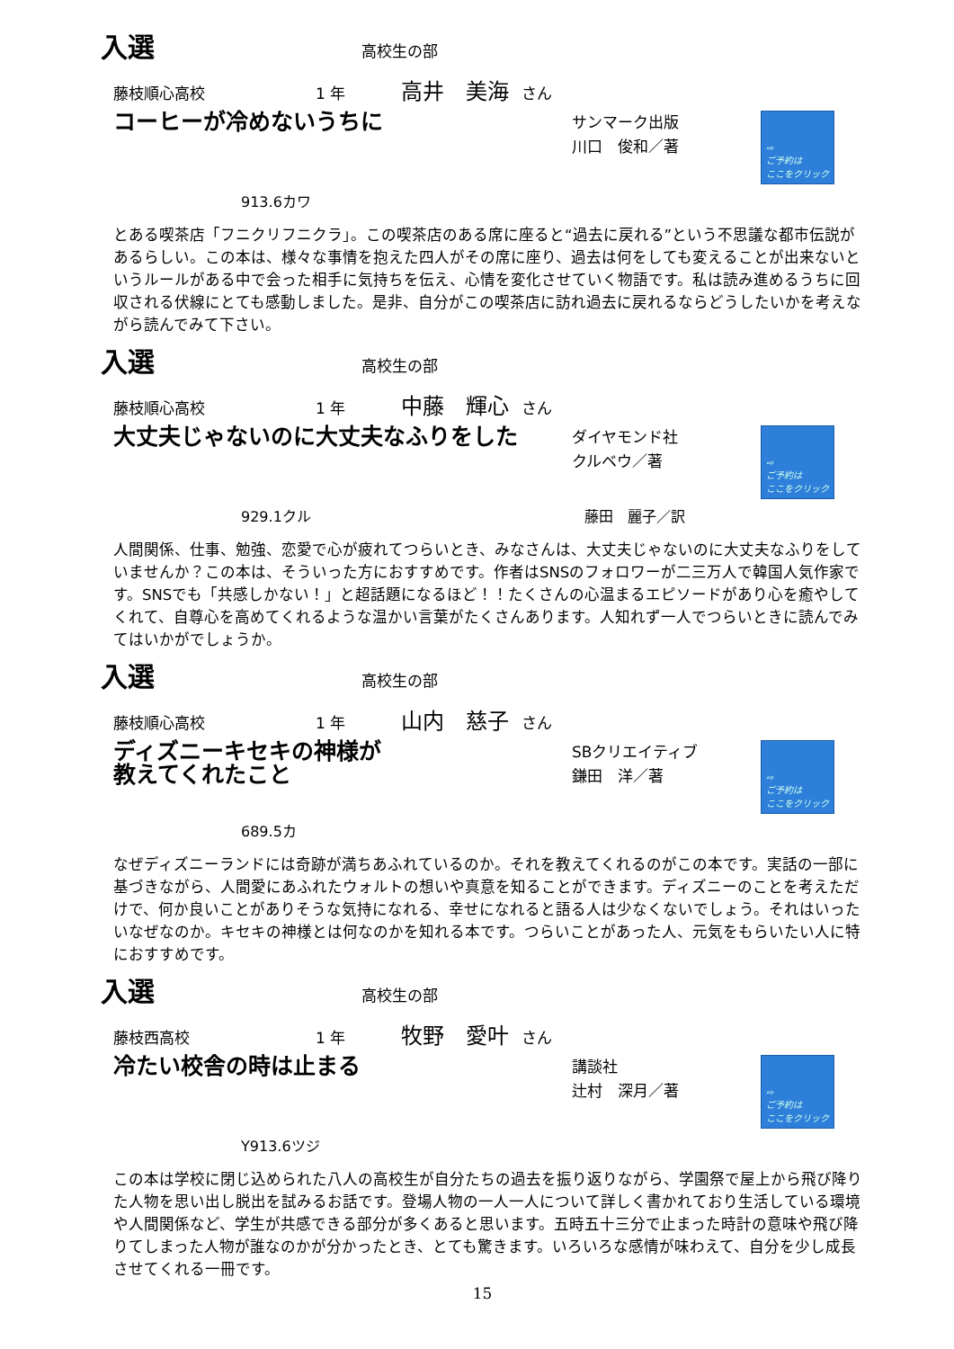入選
高校生の部
藤枝順心高校 1 年 高井　美海 さん
コーヒーが冷めないうちに
サンマーク出版
川口　俊和／著
⇨
ご予約は
ここをクリック
913.6カワ
とある喫茶店「フニクリフニクラ」。この喫茶店のある席に座ると“過去に戻れる”という不思議な都市伝説があるらしい。この本は、様々な事情を抱えた四人がその席に座り、過去は何をしても変えることが出来ないというルールがある中で会った相手に気持ちを伝え、心情を変化させていく物語です。私は読み進めるうちに回収される伏線にとても感動しました。是非、自分がこの喫茶店に訪れ過去に戻れるならどうしたいかを考えながら読んでみて下さい。
入選
高校生の部
藤枝順心高校 1 年 中藤　輝心 さん
大丈夫じゃないのに大丈夫なふりをした
ダイヤモンド社
クルベウ／著
⇨
ご予約は
ここをクリック
929.1クル　　　　　　　　　　　　　　　　　　　藤田　麗子／訳
人間関係、仕事、勉強、恋愛で心が疲れてつらいとき、みなさんは、大丈夫じゃないのに大丈夫なふりをしていませんか？この本は、そういった方におすすめです。作者はSNSのフォロワーが二三万人で韓国人気作家です。SNSでも「共感しかない！」と超話題になるほど！！たくさんの心温まるエピソードがあり心を癒やしてくれて、自尊心を高めてくれるような温かい言葉がたくさんあります。人知れず一人でつらいときに読んでみてはいかがでしょうか。
入選
高校生の部
藤枝順心高校 1 年 山内　慈子 さん
ディズニーキセキの神様が
教えてくれたこと
SBクリエイティブ
鎌田　洋／著
⇨
ご予約は
ここをクリック
689.5カ
なぜディズニーランドには奇跡が満ちあふれているのか。それを教えてくれるのがこの本です。実話の一部に基づきながら、人間愛にあふれたウォルトの想いや真意を知ることができます。ディズニーのことを考えただけで、何か良いことがありそうな気持になれる、幸せになれると語る人は少なくないでしょう。それはいったいなぜなのか。キセキの神様とは何なのかを知れる本です。つらいことがあった人、元気をもらいたい人に特におすすめです。
入選
高校生の部
藤枝西高校 1 年 牧野　愛叶 さん
冷たい校舎の時は止まる
講談社
辻村　深月／著
⇨
ご予約は
ここをクリック
Y913.6ツジ
この本は学校に閉じ込められた八人の高校生が自分たちの過去を振り返りながら、学園祭で屋上から飛び降りた人物を思い出し脱出を試みるお話です。登場人物の一人一人について詳しく書かれており生活している環境や人間関係など、学生が共感できる部分が多くあると思います。五時五十三分で止まった時計の意味や飛び降りてしまった人物が誰なのかが分かったとき、とても驚きます。いろいろな感情が味わえて、自分を少し成長させてくれる一冊です。
15